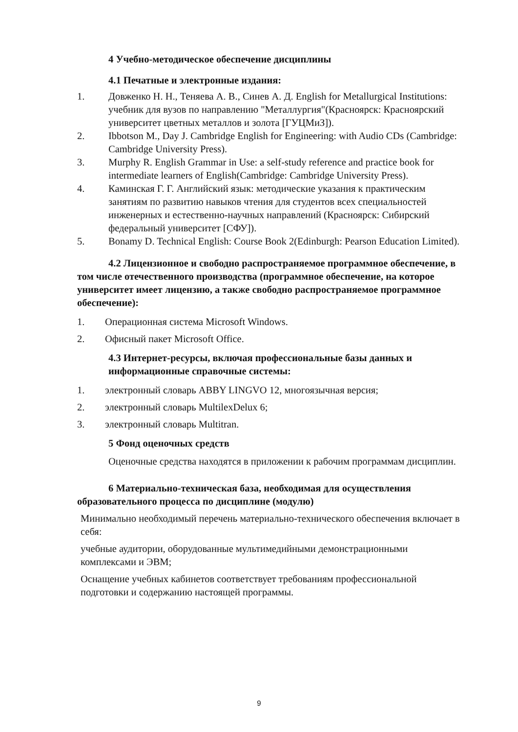4 Учебно-методическое обеспечение дисциплины
4.1 Печатные и электронные издания:
1. Довженко Н. Н., Теняева А. В., Синев А. Д. English for Metallurgical Institutions: учебник для вузов по направлению "Металлургия"(Красноярск: Красноярский университет цветных металлов и золота [ГУЦМиЗ]).
2. Ibbotson M., Day J. Cambridge English for Engineering: with Audio CDs (Cambridge: Cambridge University Press).
3. Murphy R. English Grammar in Use: a self-study reference and practice book for intermediate learners of English(Cambridge: Cambridge University Press).
4. Каминская Г. Г. Английский язык: методические указания к практическим занятиям по развитию навыков чтения для студентов всех специальностей инженерных и естественно-научных направлений (Красноярск: Сибирский федеральный университет [СФУ]).
5. Bonamy D. Technical English: Course Book 2(Edinburgh: Pearson Education Limited).
4.2 Лицензионное и свободно распространяемое программное обеспечение, в том числе отечественного производства (программное обеспечение, на которое университет имеет лицензию, а также свободно распространяемое программное обеспечение):
1. Операционная система Microsoft Windows.
2. Офисный пакет Microsoft Office.
4.3 Интернет-ресурсы, включая профессиональные базы данных и информационные справочные системы:
1. электронный словарь ABBY LINGVO 12, многоязычная версия;
2. электронный словарь MultilexDelux 6;
3. электронный словарь Multitran.
5 Фонд оценочных средств
Оценочные средства находятся в приложении к рабочим программам дисциплин.
6 Материально-техническая база, необходимая для осуществления образовательного процесса по дисциплине (модулю)
Минимально необходимый перечень материально-технического обеспечения включает в себя:
учебные аудитории, оборудованные мультимедийными демонстрационными комплексами и ЭВМ;
Оснащение учебных кабинетов соответствует требованиям профессиональной подготовки и содержанию настоящей программы.
9